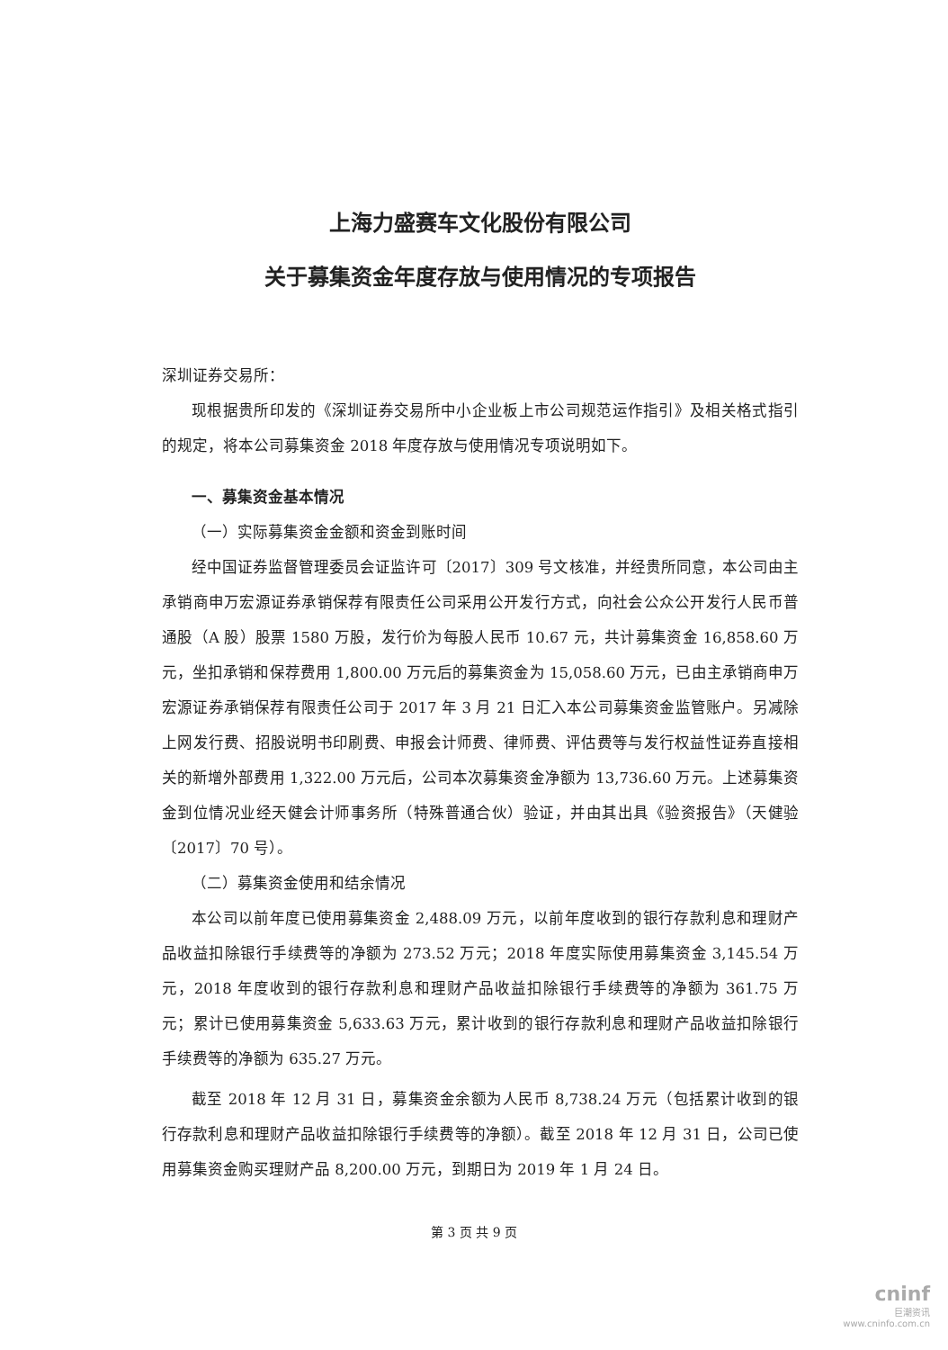上海力盛赛车文化股份有限公司
关于募集资金年度存放与使用情况的专项报告
深圳证券交易所：
现根据贵所印发的《深圳证券交易所中小企业板上市公司规范运作指引》及相关格式指引的规定，将本公司募集资金 2018 年度存放与使用情况专项说明如下。
一、募集资金基本情况
（一）实际募集资金金额和资金到账时间
经中国证券监督管理委员会证监许可〔2017〕309 号文核准，并经贵所同意，本公司由主承销商申万宏源证券承销保荐有限责任公司采用公开发行方式，向社会公众公开发行人民币普通股（A 股）股票 1580 万股，发行价为每股人民币 10.67 元，共计募集资金 16,858.60 万元，坐扣承销和保荐费用 1,800.00 万元后的募集资金为 15,058.60 万元，已由主承销商申万宏源证券承销保荐有限责任公司于 2017 年 3 月 21 日汇入本公司募集资金监管账户。另减除上网发行费、招股说明书印刷费、申报会计师费、律师费、评估费等与发行权益性证券直接相关的新增外部费用 1,322.00 万元后，公司本次募集资金净额为 13,736.60 万元。上述募集资金到位情况业经天健会计师事务所（特殊普通合伙）验证，并由其出具《验资报告》（天健验〔2017〕70 号）。
（二）募集资金使用和结余情况
本公司以前年度已使用募集资金 2,488.09 万元，以前年度收到的银行存款利息和理财产品收益扣除银行手续费等的净额为 273.52 万元；2018 年度实际使用募集资金 3,145.54 万元，2018 年度收到的银行存款利息和理财产品收益扣除银行手续费等的净额为 361.75 万元；累计已使用募集资金 5,633.63 万元，累计收到的银行存款利息和理财产品收益扣除银行手续费等的净额为 635.27 万元。
截至 2018 年 12 月 31 日，募集资金余额为人民币 8,738.24 万元（包括累计收到的银行存款利息和理财产品收益扣除银行手续费等的净额）。截至 2018 年 12 月 31 日，公司已使用募集资金购买理财产品 8,200.00 万元，到期日为 2019 年 1 月 24 日。
第 3 页 共 9 页
cninf
巨潮资讯
www.cninfo.com.cn